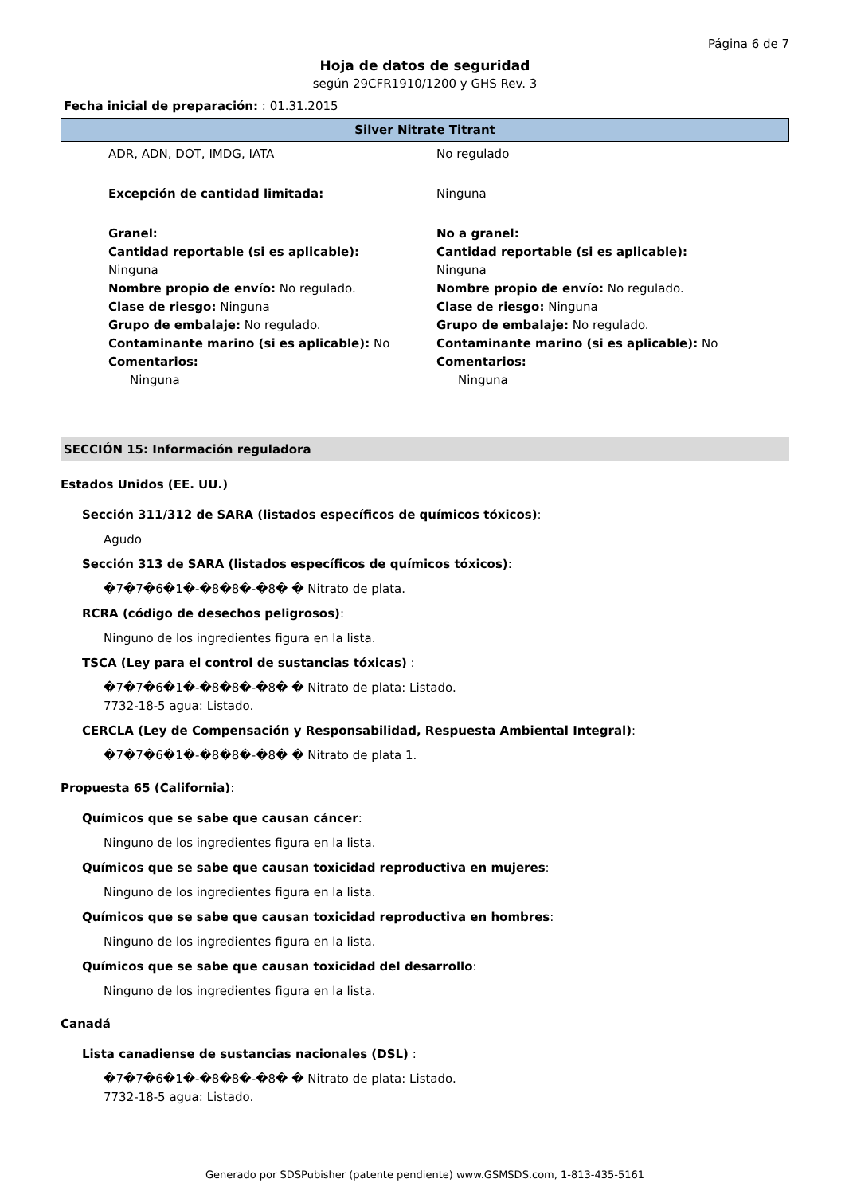Página 6 de 7
Hoja de datos de seguridad
según 29CFR1910/1200 y GHS Rev. 3
Fecha inicial de preparación: : 01.31.2015
Silver Nitrate Titrant
ADR, ADN, DOT, IMDG, IATA No regulado
Excepción de cantidad limitada: Ninguna
Granel:
Cantidad reportable (si es aplicable):
Ninguna
Nombre propio de envío: No regulado.
Clase de riesgo: Ninguna
Grupo de embalaje: No regulado.
Contaminante marino (si es aplicable): No
Comentarios:
Ninguna
No a granel:
Cantidad reportable (si es aplicable):
Ninguna
Nombre propio de envío: No regulado.
Clase de riesgo: Ninguna
Grupo de embalaje: No regulado.
Contaminante marino (si es aplicable): No
Comentarios:
Ninguna
SECCIÓN 15: Información reguladora
Estados Unidos (EE. UU.)
Sección 311/312 de SARA (listados específicos de químicos tóxicos):
Agudo
Sección 313 de SARA (listados específicos de químicos tóxicos):
�7�7�6�1�-�8�8�-�8� � Nitrato de plata.
RCRA (código de desechos peligrosos):
Ninguno de los ingredientes figura en la lista.
TSCA (Ley para el control de sustancias tóxicas) :
�7�7�6�1�-�8�8�-�8� � Nitrato de plata: Listado.
7732-18-5 agua: Listado.
CERCLA (Ley de Compensación y Responsabilidad, Respuesta Ambiental Integral):
�7�7�6�1�-�8�8�-�8� � Nitrato de plata 1.
Propuesta 65 (California):
Químicos que se sabe que causan cáncer:
Ninguno de los ingredientes figura en la lista.
Químicos que se sabe que causan toxicidad reproductiva en mujeres:
Ninguno de los ingredientes figura en la lista.
Químicos que se sabe que causan toxicidad reproductiva en hombres:
Ninguno de los ingredientes figura en la lista.
Químicos que se sabe que causan toxicidad del desarrollo:
Ninguno de los ingredientes figura en la lista.
Canadá
Lista canadiense de sustancias nacionales (DSL) :
�7�7�6�1�-�8�8�-�8� � Nitrato de plata: Listado.
7732-18-5 agua: Listado.
Generado por SDSPubisher (patente pendiente) www.GSMSDS.com, 1-813-435-5161